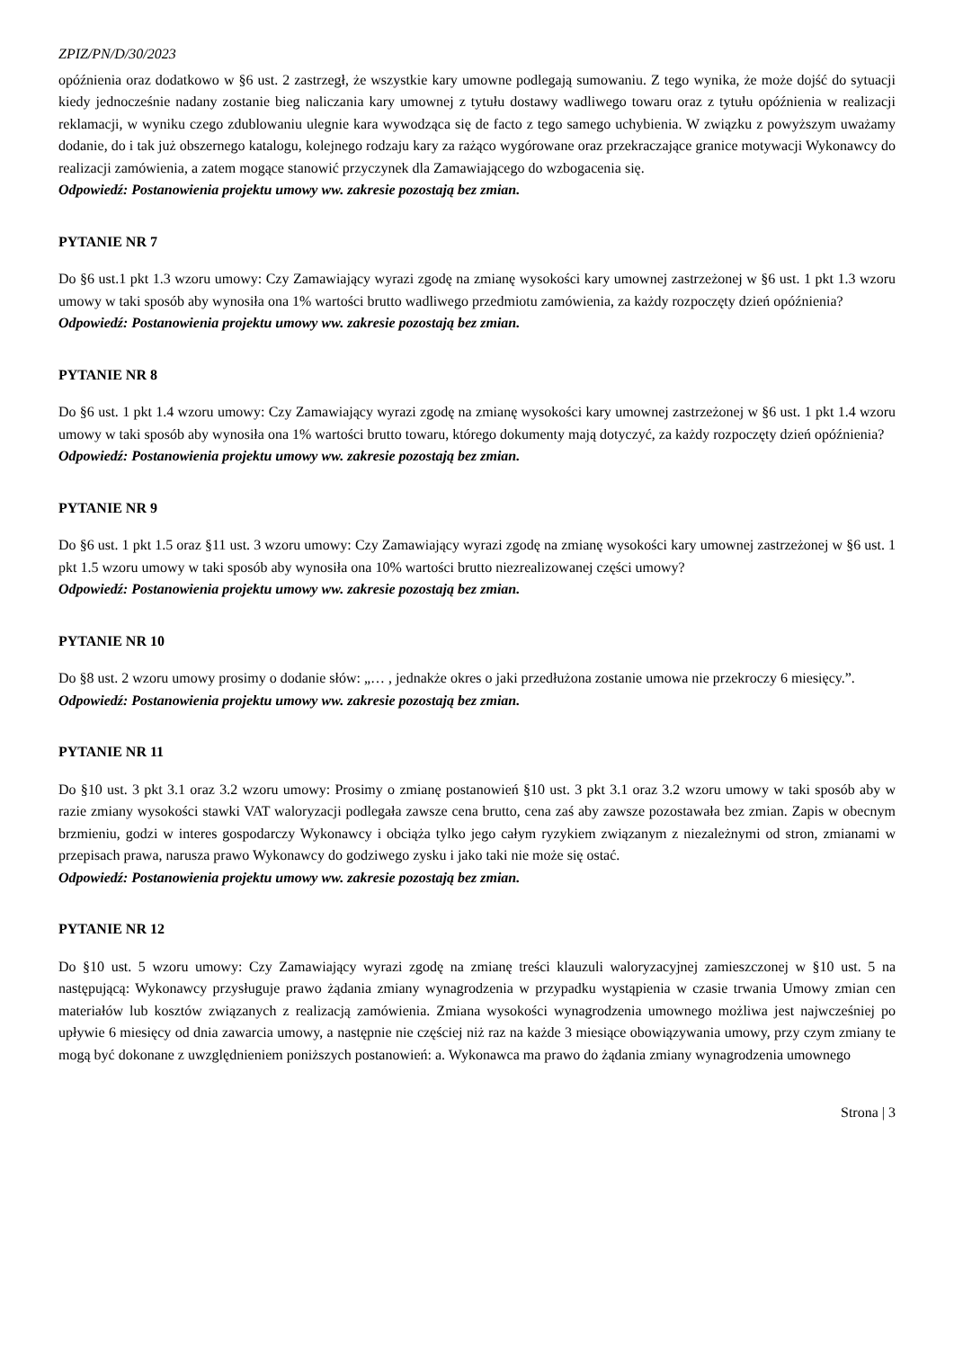ZPIZ/PN/D/30/2023
opóźnienia oraz dodatkowo w §6 ust. 2 zastrzegł, że wszystkie kary umowne podlegają sumowaniu. Z tego wynika, że może dojść do sytuacji kiedy jednocześnie nadany zostanie bieg naliczania kary umownej z tytułu dostawy wadliwego towaru oraz z tytułu opóźnienia w realizacji reklamacji, w wyniku czego zdublowaniu ulegnie kara wywodząca się de facto z tego samego uchybienia. W związku z powyższym uważamy dodanie, do i tak już obszernego katalogu, kolejnego rodzaju kary za rażąco wygórowane oraz przekraczające granice motywacji Wykonawcy do realizacji zamówienia, a zatem mogące stanowić przyczynek dla Zamawiającego do wzbogacenia się.
Odpowiedź: Postanowienia projektu umowy ww. zakresie pozostają bez zmian.
PYTANIE NR 7
Do §6 ust.1 pkt 1.3 wzoru umowy: Czy Zamawiający wyrazi zgodę na zmianę wysokości kary umownej zastrzeżonej w §6 ust. 1 pkt 1.3 wzoru umowy w taki sposób aby wynosiła ona 1% wartości brutto wadliwego przedmiotu zamówienia, za każdy rozpoczęty dzień opóźnienia?
Odpowiedź: Postanowienia projektu umowy ww. zakresie pozostają bez zmian.
PYTANIE NR 8
Do §6 ust. 1 pkt 1.4 wzoru umowy: Czy Zamawiający wyrazi zgodę na zmianę wysokości kary umownej zastrzeżonej w §6 ust. 1 pkt 1.4 wzoru umowy w taki sposób aby wynosiła ona 1% wartości brutto towaru, którego dokumenty mają dotyczyć, za każdy rozpoczęty dzień opóźnienia?
Odpowiedź: Postanowienia projektu umowy ww. zakresie pozostają bez zmian.
PYTANIE NR 9
Do §6 ust. 1 pkt 1.5 oraz §11 ust. 3 wzoru umowy: Czy Zamawiający wyrazi zgodę na zmianę wysokości kary umownej zastrzeżonej w §6 ust. 1 pkt 1.5 wzoru umowy w taki sposób aby wynosiła ona 10% wartości brutto niezrealizowanej części umowy?
Odpowiedź: Postanowienia projektu umowy ww. zakresie pozostają bez zmian.
PYTANIE NR 10
Do §8 ust. 2 wzoru umowy prosimy o dodanie słów: „… , jednakże okres o jaki przedłużona zostanie umowa nie przekroczy 6 miesięcy.”.
Odpowiedź: Postanowienia projektu umowy ww. zakresie pozostają bez zmian.
PYTANIE NR 11
Do §10 ust. 3 pkt 3.1 oraz 3.2 wzoru umowy: Prosimy o zmianę postanowień §10 ust. 3 pkt 3.1 oraz 3.2 wzoru umowy w taki sposób aby w razie zmiany wysokości stawki VAT waloryzacji podlegała zawsze cena brutto, cena zaś aby zawsze pozostawała bez zmian. Zapis w obecnym brzmieniu, godzi w interes gospodarczy Wykonawcy i obciąża tylko jego całym ryzykiem związanym z niezależnymi od stron, zmianami w przepisach prawa, narusza prawo Wykonawcy do godziwego zysku i jako taki nie może się ostać.
Odpowiedź: Postanowienia projektu umowy ww. zakresie pozostają bez zmian.
PYTANIE NR 12
Do §10 ust. 5 wzoru umowy: Czy Zamawiający wyrazi zgodę na zmianę treści klauzuli waloryzacyjnej zamieszczonej w §10 ust. 5 na następującą: Wykonawcy przysługuje prawo żądania zmiany wynagrodzenia w przypadku wystąpienia w czasie trwania Umowy zmian cen materiałów lub kosztów związanych z realizacją zamówienia. Zmiana wysokości wynagrodzenia umownego możliwa jest najwcześniej po upływie 6 miesięcy od dnia zawarcia umowy, a następnie nie częściej niż raz na każde 3 miesiące obowiązywania umowy, przy czym zmiany te mogą być dokonane z uwzględnieniem poniższych postanowień: a. Wykonawca ma prawo do żądania zmiany wynagrodzenia umownego
Strona | 3